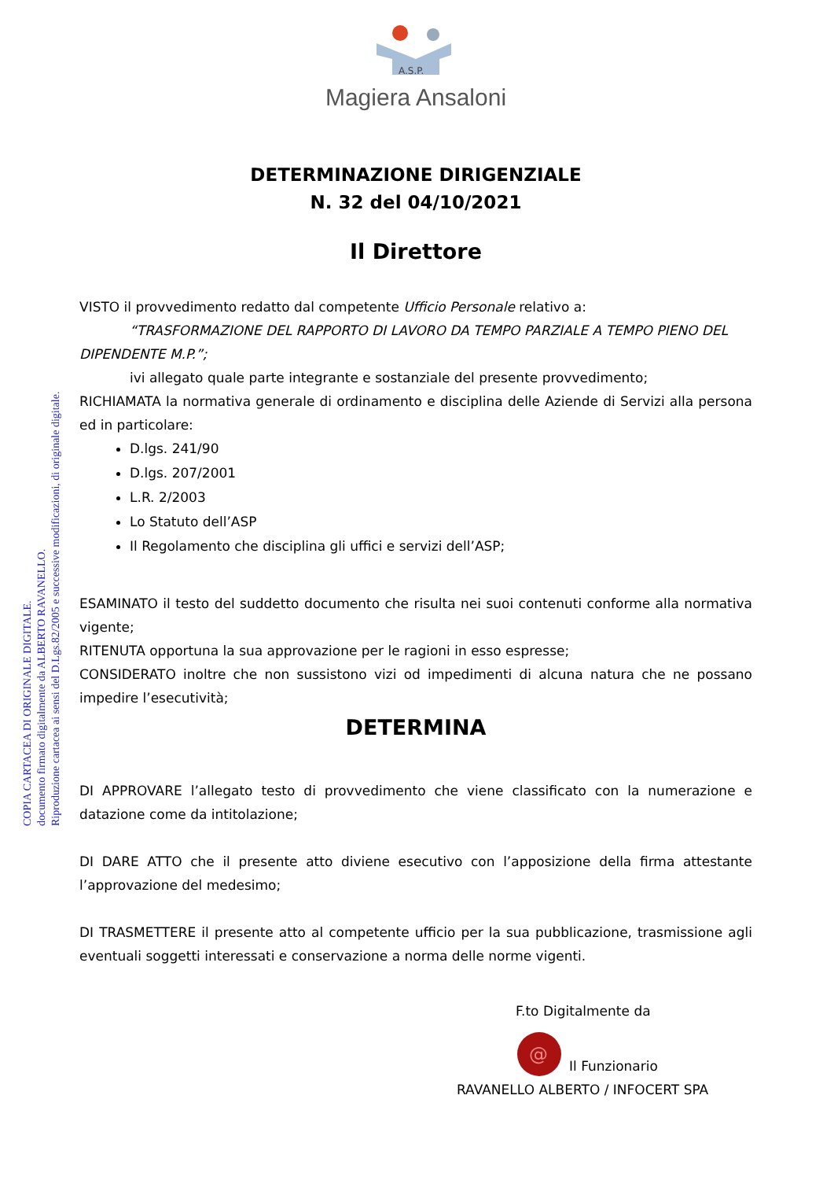COPIA CARTACEA DI ORIGINALE DIGITALE.
documento firmato digitalmente da ALBERTO RAVANELLO.
Riproduzione cartacea ai sensi del D.Lgs.82/2005 e successive modificazioni, di originale digitale.
A.S.P.
Magiera Ansaloni
DETERMINAZIONE DIRIGENZIALE
N. 32 del 04/10/2021
Il Direttore
VISTO il provvedimento redatto dal competente Ufficio Personale relativo a:
“TRASFORMAZIONE DEL RAPPORTO DI LAVORO DA TEMPO PARZIALE A TEMPO PIENO DEL
DIPENDENTE M.P.”;
ivi allegato quale parte integrante e sostanziale del presente provvedimento;
RICHIAMATA la normativa generale di ordinamento e disciplina delle Aziende di Servizi alla persona ed in particolare:
D.lgs. 241/90
D.lgs. 207/2001
L.R. 2/2003
Lo Statuto dell’ASP
Il Regolamento che disciplina gli uffici e servizi dell’ASP;
ESAMINATO il testo del suddetto documento che risulta nei suoi contenuti conforme alla normativa vigente;
RITENUTA opportuna la sua approvazione per le ragioni in esso espresse;
CONSIDERATO inoltre che non sussistono vizi od impedimenti di alcuna natura che ne possano impedire l’esecutività;
DETERMINA
DI APPROVARE l’allegato testo di provvedimento che viene classificato con la numerazione e datazione come da intitolazione;
DI DARE ATTO che il presente atto diviene esecutivo con l’apposizione della firma attestante l’approvazione del medesimo;
DI TRASMETTERE il presente atto al competente ufficio per la sua pubblicazione, trasmissione agli eventuali soggetti interessati e conservazione a norma delle norme vigenti.
F.to Digitalmente da
@
Il Funzionario
RAVANELLO ALBERTO / INFOCERT SPA